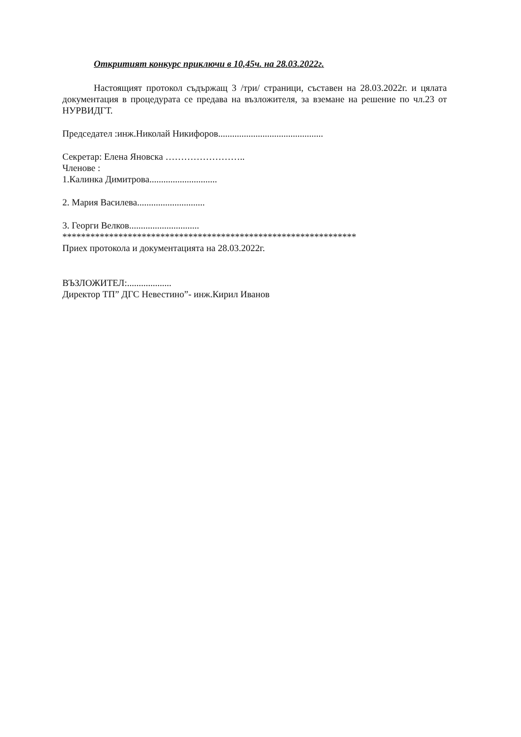Откритият конкурс приключи в 10,45ч. на 28.03.2022г.
Настоящият протокол съдържащ 3 /три/ страници, съставен на 28.03.2022г. и цялата документация в процедурата се предава на възложителя, за вземане на решение по чл.23 от НУРВИДГТ.
Председател :инж.Николай Никифоров.............................................
Секретар: Елена Яновска ……………………..
Членове :
1.Калинка Димитрова.............................
2. Мария Василева.............................
3. Георги Велков..............................
***************************************************************
Приех протокола и документацията на 28.03.2022г.
ВЪЗЛОЖИТЕЛ:...................
Директор ТП” ДГС Невестино”- инж.Кирил Иванов